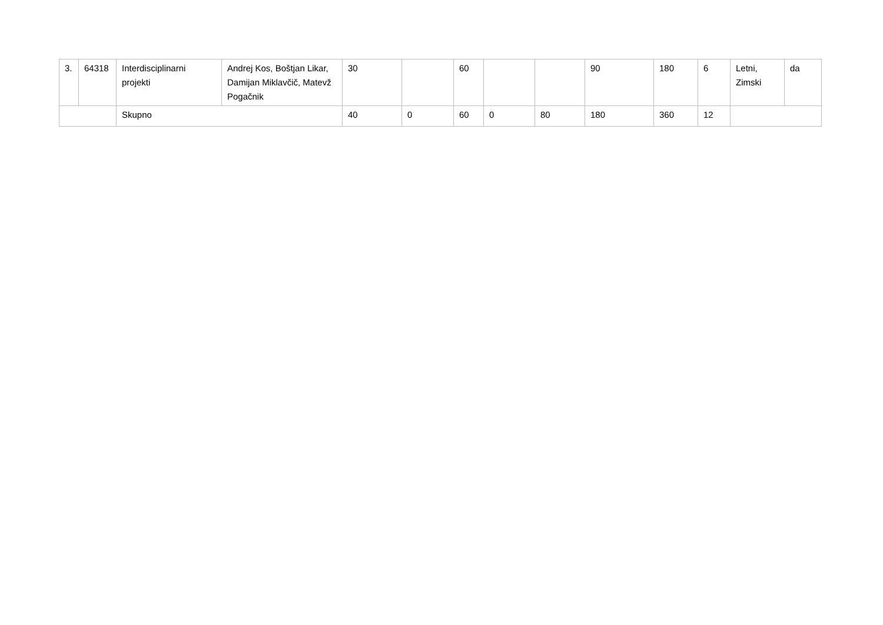| 3. | 64318 | Interdisciplinarni projekti | Andrej Kos, Boštjan Likar, Damijan Miklavčič, Matevž Pogačnik | 30 | | 60 | | | 90 | 180 | 6 | Letni, Zimski | da |
| | | Skupno | | 40 | 0 | 60 | 0 | 80 | 180 | 360 | 12 | | |